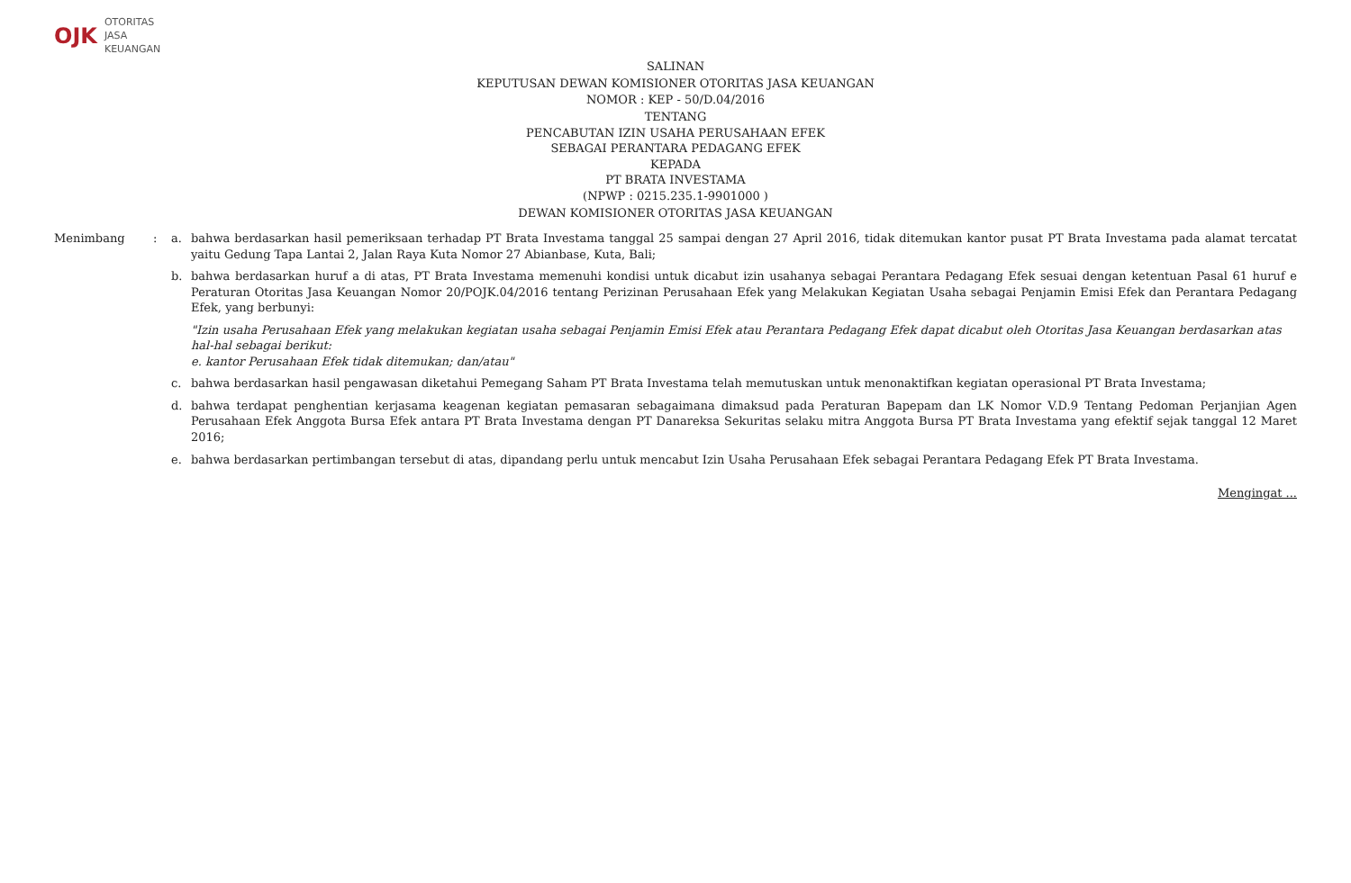OJK OTORITAS
JASA
KEUANGAN
SALINAN
KEPUTUSAN DEWAN KOMISIONER OTORITAS JASA KEUANGAN
NOMOR : KEP - 50/D.04/2016
TENTANG
PENCABUTAN IZIN USAHA PERUSAHAAN EFEK
SEBAGAI PERANTARA PEDAGANG EFEK
KEPADA
PT BRATA INVESTAMA
(NPWP : 0215.235.1-9901000 )
DEWAN KOMISIONER OTORITAS JASA KEUANGAN
Menimbang : a. bahwa berdasarkan hasil pemeriksaan terhadap PT Brata Investama tanggal 25 sampai dengan 27 April 2016, tidak ditemukan kantor pusat PT Brata Investama pada alamat tercatat yaitu Gedung Tapa Lantai 2, Jalan Raya Kuta Nomor 27 Abianbase, Kuta, Bali;
b. bahwa berdasarkan huruf a di atas, PT Brata Investama memenuhi kondisi untuk dicabut izin usahanya sebagai Perantara Pedagang Efek sesuai dengan ketentuan Pasal 61 huruf e Peraturan Otoritas Jasa Keuangan Nomor 20/POJK.04/2016 tentang Perizinan Perusahaan Efek yang Melakukan Kegiatan Usaha sebagai Penjamin Emisi Efek dan Perantara Pedagang Efek, yang berbunyi:
"Izin usaha Perusahaan Efek yang melakukan kegiatan usaha sebagai Penjamin Emisi Efek atau Perantara Pedagang Efek dapat dicabut oleh Otoritas Jasa Keuangan berdasarkan atas hal-hal sebagai berikut:
e. kantor Perusahaan Efek tidak ditemukan; dan/atau"
c. bahwa berdasarkan hasil pengawasan diketahui Pemegang Saham PT Brata Investama telah memutuskan untuk menonaktifkan kegiatan operasional PT Brata Investama;
d. bahwa terdapat penghentian kerjasama keagenan kegiatan pemasaran sebagaimana dimaksud pada Peraturan Bapepam dan LK Nomor V.D.9 Tentang Pedoman Perjanjian Agen Perusahaan Efek Anggota Bursa Efek antara PT Brata Investama dengan PT Danareksa Sekuritas selaku mitra Anggota Bursa PT Brata Investama yang efektif sejak tanggal 12 Maret 2016;
e. bahwa berdasarkan pertimbangan tersebut di atas, dipandang perlu untuk mencabut Izin Usaha Perusahaan Efek sebagai Perantara Pedagang Efek PT Brata Investama.
Mengingat ...